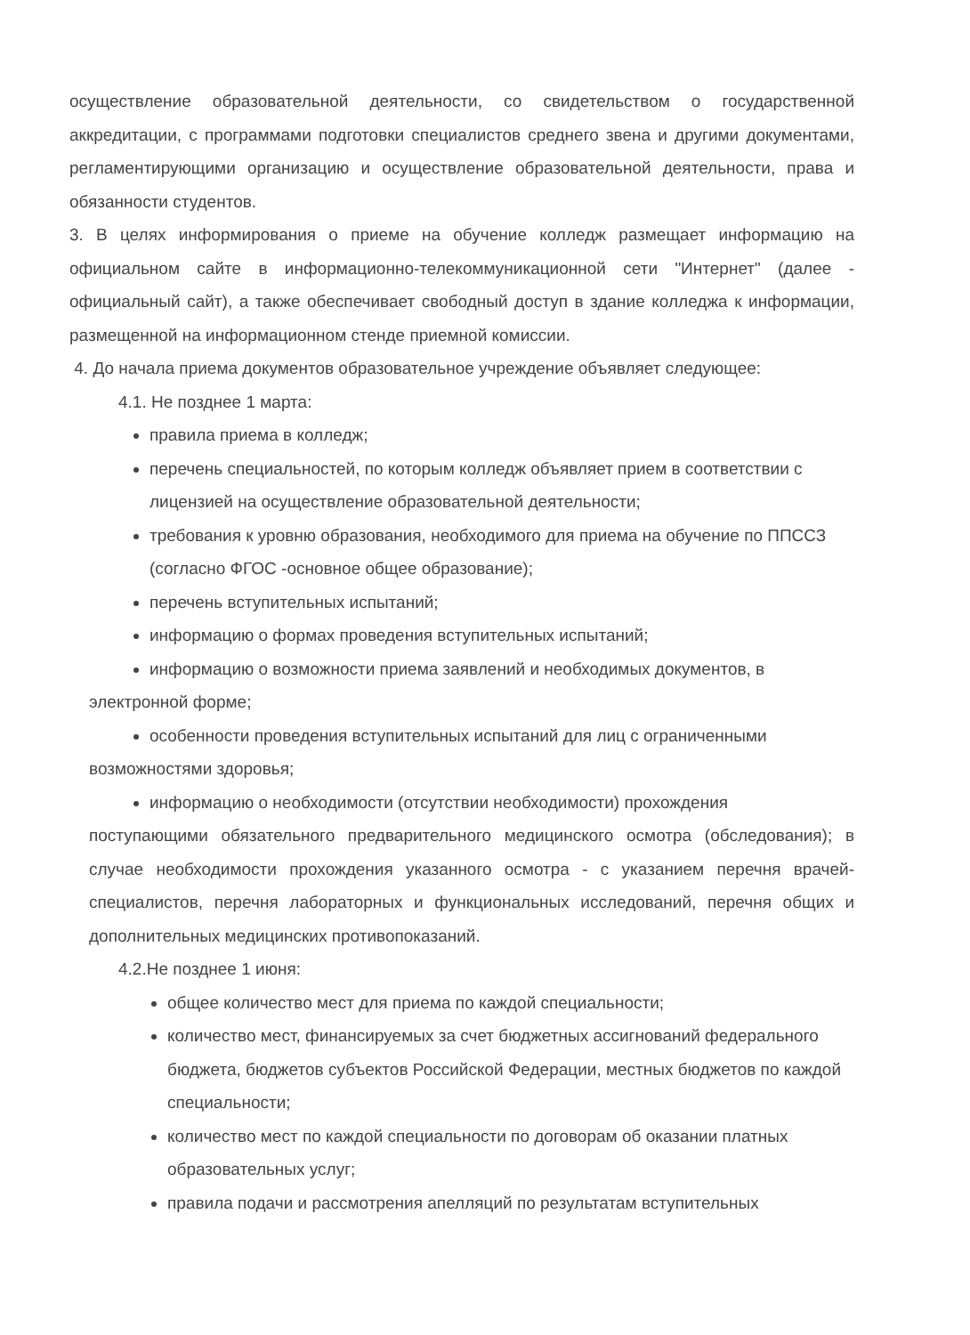осуществление образовательной деятельности, со свидетельством о государственной аккредитации, с программами подготовки специалистов среднего звена и другими документами, регламентирующими организацию и осуществление образовательной деятельности, права и обязанности студентов.
3. В целях информирования о приеме на обучение колледж размещает информацию на официальном сайте в информационно-телекоммуникационной сети "Интернет" (далее - официальный сайт), а также обеспечивает свободный доступ в здание колледжа к информации, размещенной на информационном стенде приемной комиссии.
4. До начала приема документов образовательное учреждение объявляет следующее:
4.1. Не позднее 1 марта:
правила приема в колледж;
перечень специальностей, по которым колледж объявляет прием в соответствии с лицензией на осуществление образовательной деятельности;
требования к уровню образования, необходимого для приема на обучение по ППССЗ (согласно ФГОС -основное общее образование);
перечень вступительных испытаний;
информацию о формах проведения вступительных испытаний;
информацию о возможности приема заявлений и необходимых документов, в
электронной форме;
особенности проведения вступительных испытаний для лиц с ограниченными
возможностями здоровья;
информацию о необходимости (отсутствии необходимости) прохождения
поступающими обязательного предварительного медицинского осмотра (обследования); в случае необходимости прохождения указанного осмотра - с указанием перечня врачей-специалистов, перечня лабораторных и функциональных исследований, перечня общих и дополнительных медицинских противопоказаний.
4.2.Не позднее 1 июня:
общее количество мест для приема по каждой специальности;
количество мест, финансируемых за счет бюджетных ассигнований федерального бюджета, бюджетов субъектов Российской Федерации, местных бюджетов по каждой специальности;
количество мест по каждой специальности по договорам об оказании платных образовательных услуг;
правила подачи и рассмотрения апелляций по результатам вступительных